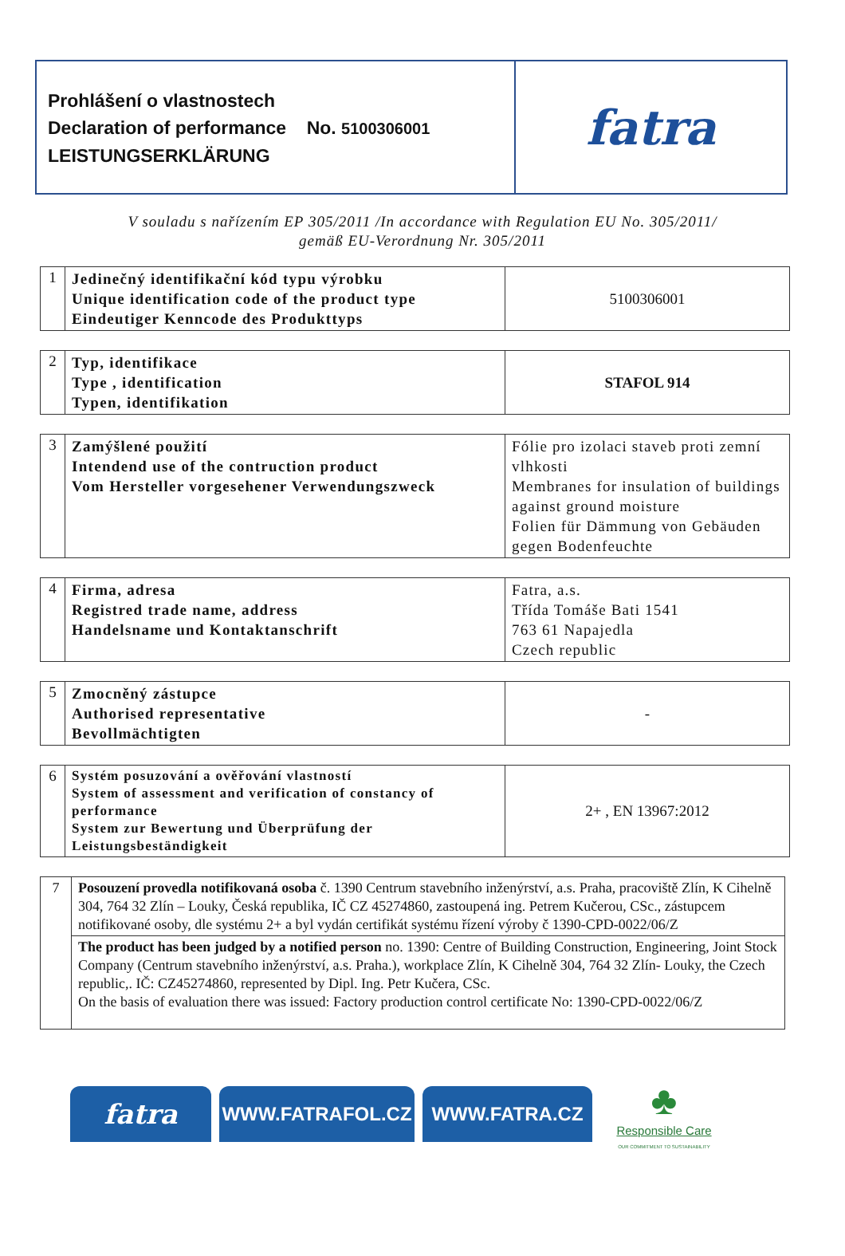Prohlášení o vlastnostech
Declaration of performance No. 5100306001
LEISTUNGSERKLÄRUNG
fatra
V souladu s nařízením EP 305/2011 /In accordance with Regulation EU No. 305/2011/
gemäß EU-Verordnung Nr. 305/2011
| 1 | Jedinečný identifikační kód typu výrobku Unique identification code of the product type Eindeutiger Kenncode des Produkttyps | 5100306001 |
| 2 | Typ, identifikace Type , identification Typen, identifikation | STAFOL 914 |
| 3 | Zamýšlené použití Intendend use of the contruction product Vom Hersteller vorgesehener Verwendungszweck | Fólie pro izolaci staveb proti zemní vlhkosti Membranes for insulation of buildings against ground moisture Folien für Dämmung von Gebäuden gegen Bodenfeuchte |
| 4 | Firma, adresa Registred trade name, address Handelsname und Kontaktanschrift | Fatra, a.s. Třída Tomáše Bati 1541 763 61 Napajedla Czech republic |
| 5 | Zmocněný zástupce Authorised representative Bevollmächtigten | - |
| 6 | Systém posuzování a ověřování vlastností System of assessment and verification of constancy of performance System zur Bewertung und Überprüfung der Leistungsbeständigkeit | 2+ , EN 13967:2012 |
| 7 | Posouzení provedla notifikovaná osoba č. 1390 Centrum stavebního inženýrství, a.s. Praha, pracoviště Zlín, K Cihelně 304, 764 32 Zlín – Louky, Česká republika, IČ CZ 45274860, zastoupená ing. Petrem Kučerou, CSc., zástupcem notifikované osoby, dle systému 2+ a byl vydán certifikát systému řízení výroby č 1390-CPD-0022/06/Z |
| | The product has been judged by a notified person no. 1390: Centre of Building Construction, Engineering, Joint Stock Company (Centrum stavebního inženýrství, a.s. Praha.), workplace Zlín, K Cihelně 304, 764 32 Zlín- Louky, the Czech republic,. IČ: CZ45274860, represented by Dipl. Ing. Petr Kučera, CSc. On the basis of evaluation there was issued: Factory production control certificate No: 1390-CPD-0022/06/Z |
fatra
WWW.FATRAFOL.CZ WWW.FATRA.CZ
♣
Responsible Care
OUR COMMITMENT TO SUSTAINABILITY